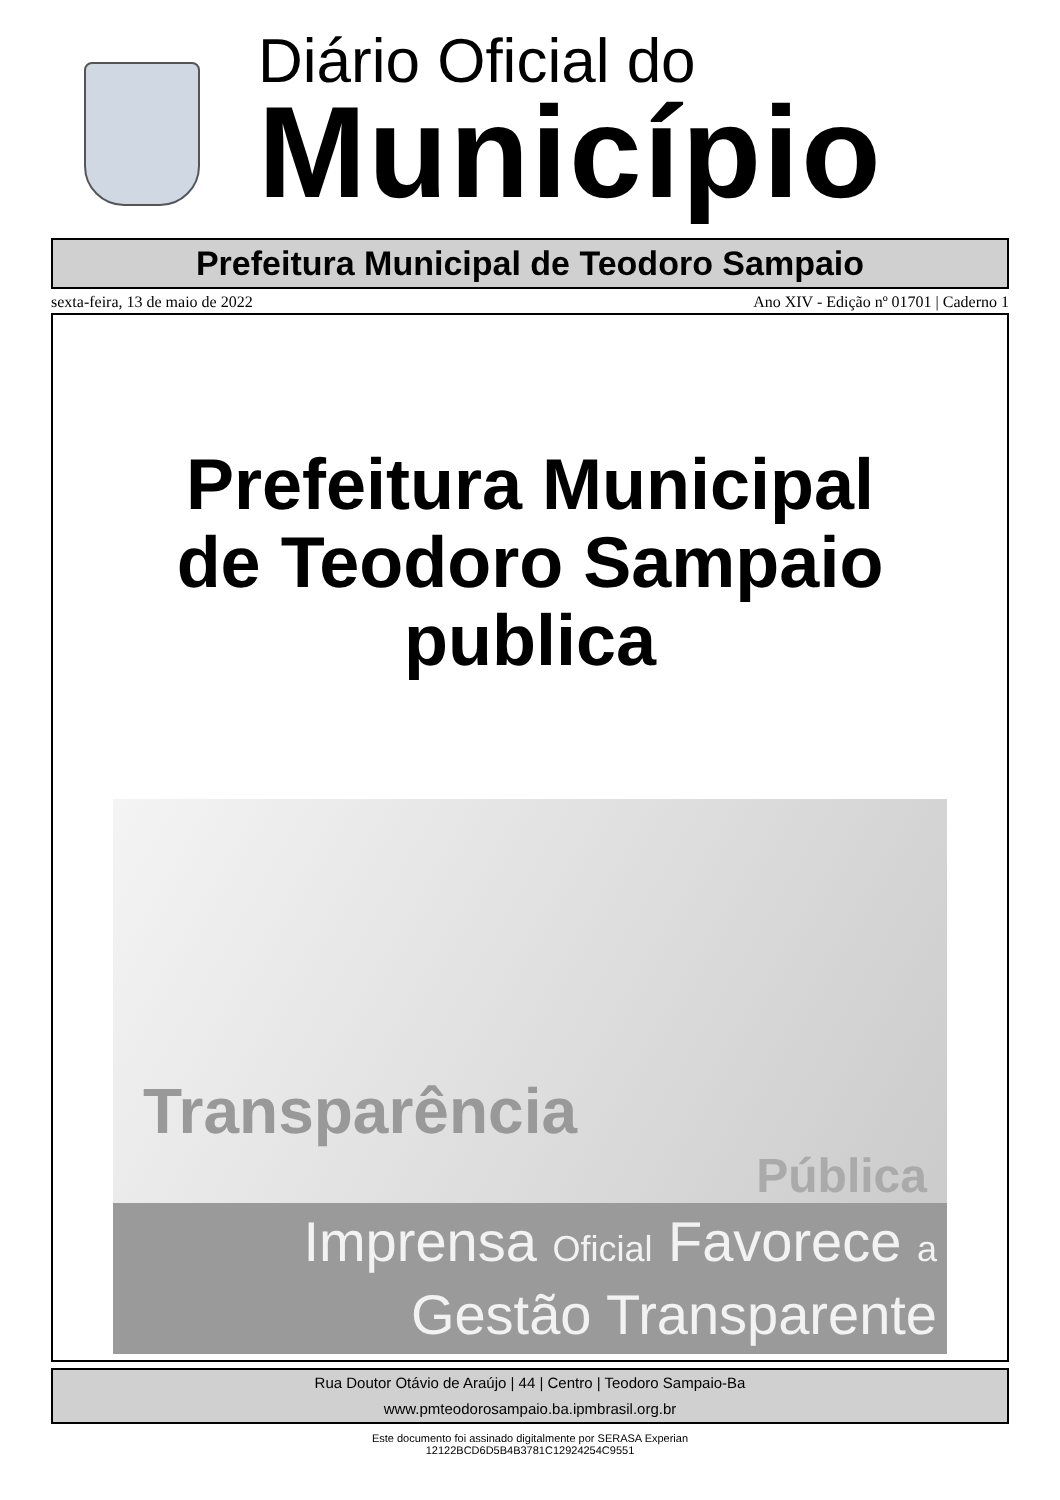Diário Oficial do
Município
Prefeitura Municipal de Teodoro Sampaio
sexta-feira, 13 de maio de 2022 Ano XIV - Edição nº 01701 | Caderno 1
Prefeitura Municipal
de Teodoro Sampaio
publica
Transparência
Pública
Imprensa Oficial Favorece a
Gestão Transparente
Rua Doutor Otávio de Araújo | 44 | Centro | Teodoro Sampaio-Ba
www.pmteodorosampaio.ba.ipmbrasil.org.br
Este documento foi assinado digitalmente por SERASA Experian
12122BCD6D5B4B3781C12924254C9551